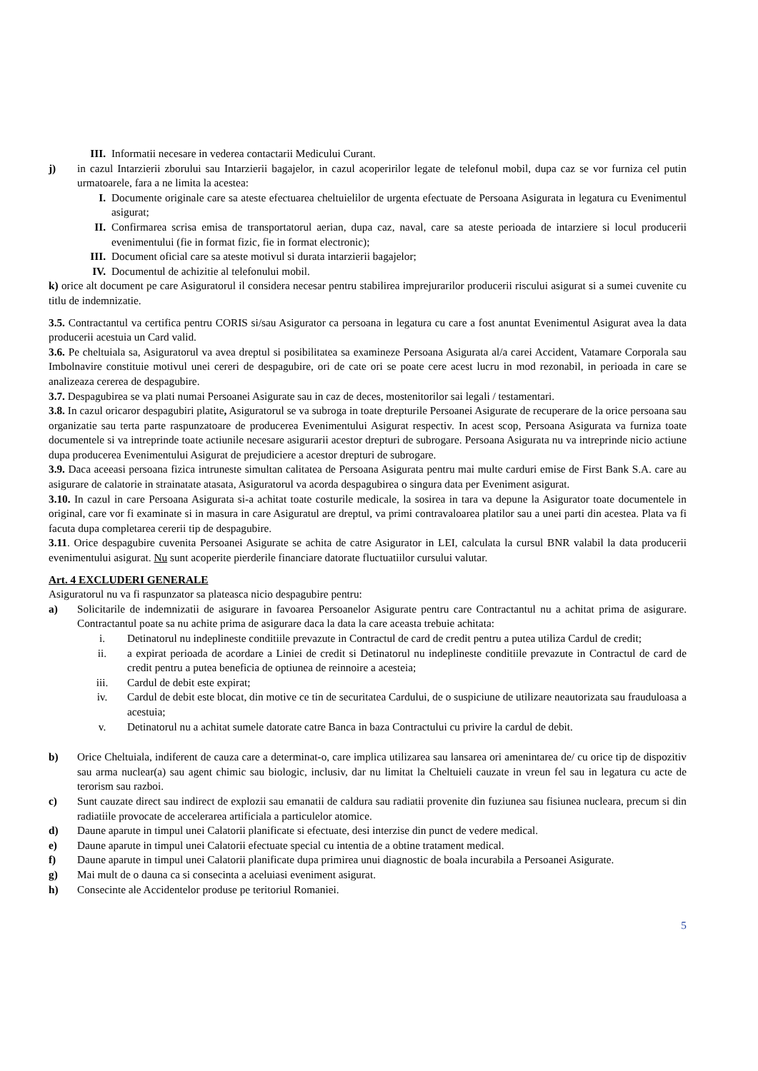III. Informatii necesare in vederea contactarii Medicului Curant.
j) in cazul Intarzierii zborului sau Intarzierii bagajelor, in cazul acoperirilor legate de telefonul mobil, dupa caz se vor furniza cel putin urmatoarele, fara a ne limita la acestea:
I. Documente originale care sa ateste efectuarea cheltuielilor de urgenta efectuate de Persoana Asigurata in legatura cu Evenimentul asigurat;
II. Confirmarea scrisa emisa de transportatorul aerian, dupa caz, naval, care sa ateste perioada de intarziere si locul producerii evenimentului (fie in format fizic, fie in format electronic);
III. Document oficial care sa ateste motivul si durata intarzierii bagajelor;
IV. Documentul de achizitie al telefonului mobil.
k) orice alt document pe care Asiguratorul il considera necesar pentru stabilirea imprejurarilor producerii riscului asigurat si a sumei cuvenite cu titlu de indemnizatie.
3.5. Contractantul va certifica pentru CORIS si/sau Asigurator ca persoana in legatura cu care a fost anuntat Evenimentul Asigurat avea la data producerii acestuia un Card valid.
3.6. Pe cheltuiala sa, Asiguratorul va avea dreptul si posibilitatea sa examineze Persoana Asigurata al/a carei Accident, Vatamare Corporala sau Imbolnavire constituie motivul unei cereri de despagubire, ori de cate ori se poate cere acest lucru in mod rezonabil, in perioada in care se analizeaza cererea de despagubire.
3.7. Despagubirea se va plati numai Persoanei Asigurate sau in caz de deces, mostenitorilor sai legali / testamentari.
3.8. In cazul oricaror despagubiri platite, Asiguratorul se va subroga in toate drepturile Persoanei Asigurate de recuperare de la orice persoana sau organizatie sau terta parte raspunzatoare de producerea Evenimentului Asigurat respectiv. In acest scop, Persoana Asigurata va furniza toate documentele si va intreprinde toate actiunile necesare asigurarii acestor drepturi de subrogare. Persoana Asigurata nu va intreprinde nicio actiune dupa producerea Evenimentului Asigurat de prejudiciere a acestor drepturi de subrogare.
3.9. Daca aceeasi persoana fizica intruneste simultan calitatea de Persoana Asigurata pentru mai multe carduri emise de First Bank S.A. care au asigurare de calatorie in strainatate atasata, Asiguratorul va acorda despagubirea o singura data per Eveniment asigurat.
3.10. In cazul in care Persoana Asigurata si-a achitat toate costurile medicale, la sosirea in tara va depune la Asigurator toate documentele in original, care vor fi examinate si in masura in care Asiguratul are dreptul, va primi contravaloarea platilor sau a unei parti din acestea. Plata va fi facuta dupa completarea cererii tip de despagubire.
3.11. Orice despagubire cuvenita Persoanei Asigurate se achita de catre Asigurator in LEI, calculata la cursul BNR valabil la data producerii evenimentului asigurat. Nu sunt acoperite pierderile financiare datorate fluctuatiilor cursului valutar.
Art. 4 EXCLUDERI GENERALE
Asiguratorul nu va fi raspunzator sa plateasca nicio despagubire pentru:
a) Solicitarile de indemnizatii de asigurare in favoarea Persoanelor Asigurate pentru care Contractantul nu a achitat prima de asigurare. Contractantul poate sa nu achite prima de asigurare daca la data la care aceasta trebuie achitata:
i. Detinatorul nu indeplineste conditiile prevazute in Contractul de card de credit pentru a putea utiliza Cardul de credit;
ii. a expirat perioada de acordare a Liniei de credit si Detinatorul nu indeplineste conditiile prevazute in Contractul de card de credit pentru a putea beneficia de optiunea de reinnoire a acesteia;
iii. Cardul de debit este expirat;
iv. Cardul de debit este blocat, din motive ce tin de securitatea Cardului, de o suspiciune de utilizare neautorizata sau frauduloasa a acestuia;
v. Detinatorul nu a achitat sumele datorate catre Banca in baza Contractului cu privire la cardul de debit.
b) Orice Cheltuiala, indiferent de cauza care a determinat-o, care implica utilizarea sau lansarea ori amenintarea de/ cu orice tip de dispozitiv sau arma nuclear(a) sau agent chimic sau biologic, inclusiv, dar nu limitat la Cheltuieli cauzate in vreun fel sau in legatura cu acte de terorism sau razboi.
c) Sunt cauzate direct sau indirect de explozii sau emanatii de caldura sau radiatii provenite din fuziunea sau fisiunea nucleara, precum si din radiatiile provocate de accelerarea artificiala a particulelor atomice.
d) Daune aparute in timpul unei Calatorii planificate si efectuate, desi interzise din punct de vedere medical.
e) Daune aparute in timpul unei Calatorii efectuate special cu intentia de a obtine tratament medical.
f) Daune aparute in timpul unei Calatorii planificate dupa primirea unui diagnostic de boala incurabila a Persoanei Asigurate.
g) Mai mult de o dauna ca si consecinta a aceluiasi eveniment asigurat.
h) Consecinte ale Accidentelor produse pe teritoriul Romaniei.
5